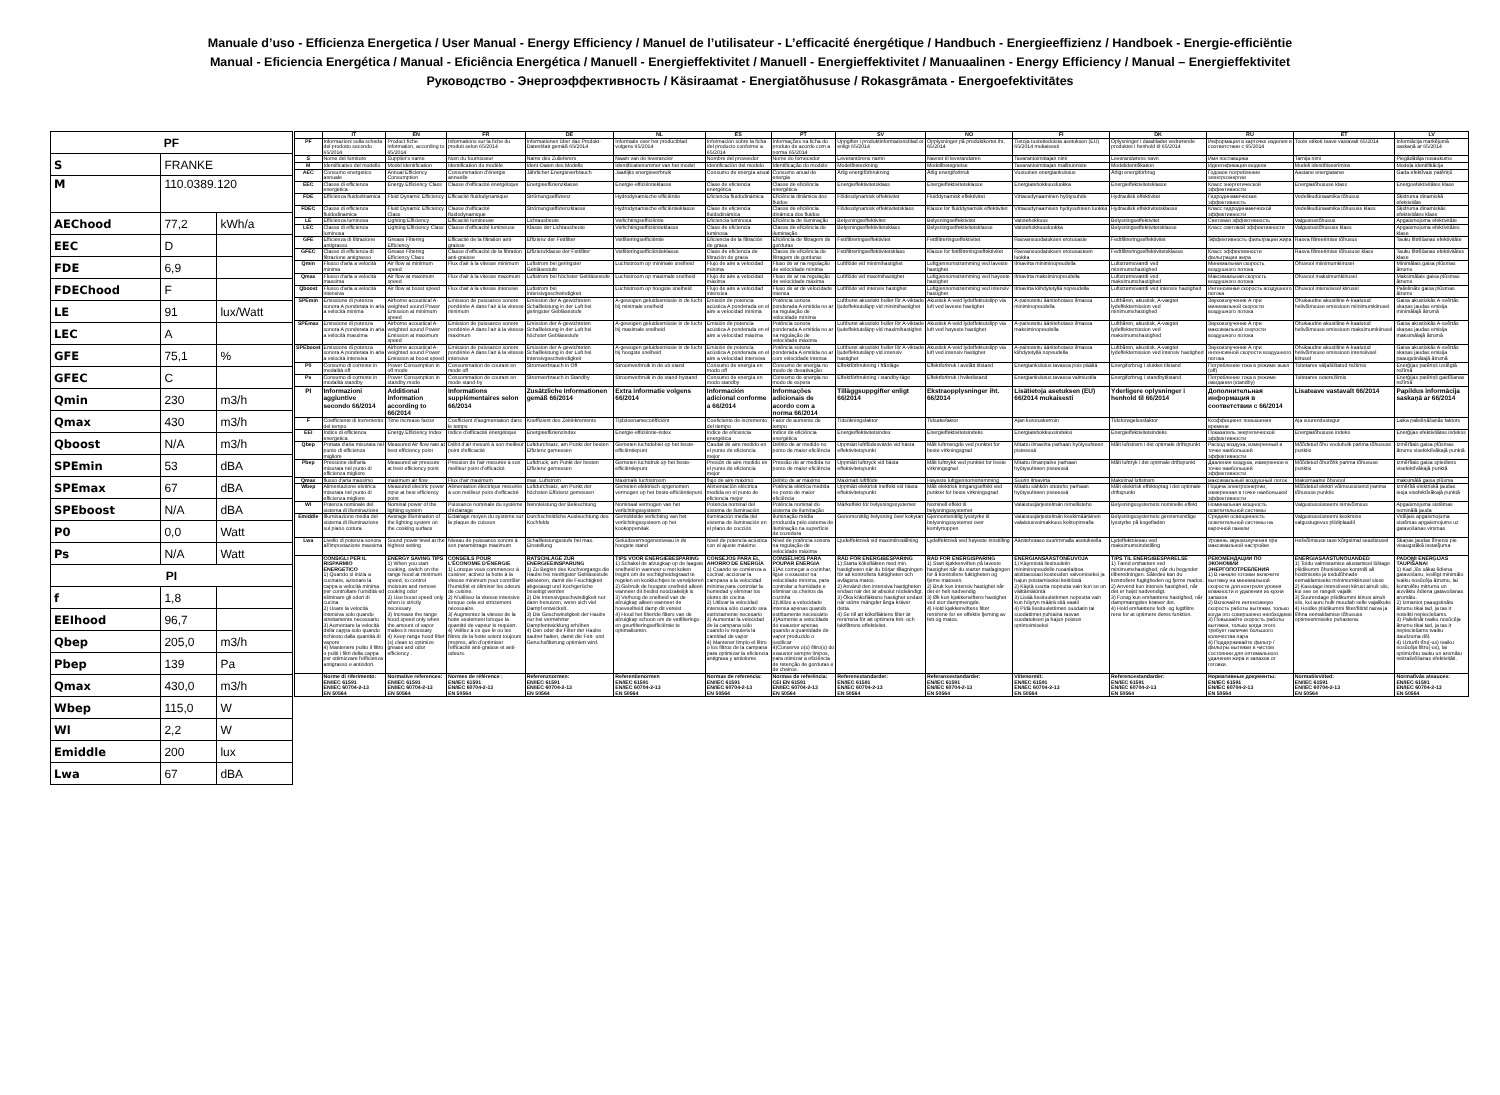Manuale d’uso - Efficienza Energetica / User Manual - Energy Efficiency / Manuel de l’utilisateur - L’efficacité énergétique / Handbuch - Energieeffizienz / Handboek - Energie-efficiëntie
Manual - Eficiencia Energética / Manual - Eficiência Energética / Manuell - Energieffektivitet / Manuell - Energieffektivitet / Manuaalinen - Energy Efficiency / Manual – Energieffektivitet
Руководство - Энергоэффективность / Käsiraamat - Energiatõhususe / Rokasgrāmata - Energoefektivitātes
| PF | | |
| --- | --- | --- |
| S | FRANKE | |
| M | 110.0389.120 | |
| AEChood | 77,2 | kWh/a |
| EEC | D | |
| FDE | 6,9 | |
| FDEChood | F | |
| LE | 91 | lux/Watt |
| LEC | A | |
| GFE | 75,1 | % |
| GFEC | C | |
| Qmin | 230 | m3/h |
| Qmax | 430 | m3/h |
| Qboost | N/A | m3/h |
| SPEmin | 53 | dBA |
| SPEmax | 67 | dBA |
| SPEboost | N/A | dBA |
| P0 | 0,0 | Watt |
| Ps | N/A | Watt |
| PI | | |
| f | 1,8 | |
| EEIhood | 96,7 | |
| Qbep | 205,0 | m3/h |
| Pbep | 139 | Pa |
| Qmax | 430,0 | m3/h |
| Wbep | 115,0 | W |
| Wl | 2,2 | W |
| Emiddle | 200 | lux |
| Lwa | 67 | dBA |
| | IT | EN | FR | DE | NL | ES | PT | SV | NO | FI | DK | RU | ET | LV |
| --- | --- | --- | --- | --- | --- | --- | --- | --- | --- | --- | --- | --- | --- | --- |
| PF | Informazioni sulla scheda del prodotto secondo 65/2014 | Product fiche information, according to 65/2014 | Informations sur la fiche du produit selon 65/2014 | Informationen über das Produkt-Datenblatt gemäß 65/2014 | Informatie over het productblad volgens 65/2014 | Información sobre la ficha del producto conforme a 65/2014 | Informações na ficha do produto de acordo com a norma 65/2014 | Uppgifter i produktinformationsblad et enligt 65/2014 | Opplysninger på produktkortet iht. 65/2014 | Tietoja tuotetiedoista asetuksen (EU) 65/2014 mukaisesti | Oplysninger i databladet vedrørende produktet i henhold til 65/2014 | Информация в карточке изделия в соответствии с 65/2014 | Toote etiketi teave vastavalt 65/2014 | Informācija markējumā saskaņā ar 65/2014 |
| S | Nome del fornitore | Supplier's name | Nom du fournisseur | Name des Zulieferers | Naam van de leverancier | Nombre del proveedor | Nome do fornecedor | Leverantörens namn | Navnet til leverandøren | Tavarantoimittajan nimi | Leverandørens navn | Имя поставщика | Tarnija nimi | Piegādātāja nosaukums |
| M | Identificativo del modello | Model identification | Identification du modèle | Ident-Daten des Modells | Identificatienummer van het model | Identificación del modelo | Identificação do modelo | Modellbeteckning | Modellbetegnelse | Tavarantoimittajan mallitunniste | Modelidentifikation | Идентификация модели | Mudeli identifitseerimine | Modeļa identifikācija |
| AEC | Consumo energetico annuale | Annual Efficiency Consumption | Consommation d'énergie annuelle | Jährlicher Energieverbrauch | Jaarlijks energieverbruik | Consumo de energía anual | Consumo anual de energia | Årlig energiförbrukning | Årlig energiforbruk | Vuotuinen energiankulutus | Årligt energiforbrug | Годовое потребление электроэнергии | Aastane energiatarve | Gada efektīvais patēriņš |
| EEC | Classe di efficienza energetica | Energy Efficiency Class | Classe d'efficacité énergétique | Energieeffizienzklasse | Energie-efficiëntieklasse | Clase de eficiencia energética | Classe de eficiência energética | Energieffektivitetsklass | Energieffektivitetsklasse | Energiatehokkuusluokka | Energieffektivitetsklasse | Класс энергетической эффективности | Energiatõhususe klass | Energoefektivitātes klase |
| FDE | Efficienza fluidodinamica | Fluid Dynamic Efficiency | Efficacité fluidodynamique | Strömungseffizienz | Hydrodynamische efficiëntie | Eficiencia fluidodinámica | Eficiência dinâmica dos fluidos | Flödesdynamisk effektivitet | Fluiddynamisk effektivitet | Virtausdynaaminen hyötysuhde | Hydraulisk effektivitet | Гидродинамическая эффективность | Vedelikudünaamika tõhusus | Šķidruma dinamiskā efektivitāte |
| FDEC | Classe di efficienza fluidodinamica | Fluid Dynamic Efficiency Class | Classe d'efficacité fluidodynamique | Strömungseffizienzklasse | Hydrodynamische efficiëntieklasse | Clase de eficiencia fluidodinámica | Classe de eficiência dinâmica dos fluidos | Flödesdynamisk effektivitetsklass | Klasse for fluiddynamisk effektivitet | Virtausdynaamisen hyötysuhteen luokka | Hydraulisk effektivitetsklasse | Класс гидродинамической эффективности | Vedelikudünaamika tõhususe klass | Šķidruma dinamiskās efektivitātes klase |
| LE | Efficienza luminosa | Lighting Efficiency | Efficacité lumineuse | Lichtausbeute | Verlichtingsefficiëntie | Eficiencia luminosa | Eficiência de iluminação | Belysningseffektivitet | Belysningseffektivitet | Valotehokkuus | Belysningseffektivitet | Световая эффективность | Valgustustõhusus | Apgaismojuma efektivitāte |
| LEC | Classe di efficienza luminosa | Lighting Efficiency Class | Classe d'efficacité lumineuse | Klasse der Lichtausbeute | Verlichtingsefficiëntieklasse | Clase de eficiencia luminosa | Classe de eficiência de iluminação | Belysningseffektivitetsklass | Belysningseffektivitetsklasse | Valotehokkuusluokka | Belysningseffektivitetsklasse | Класс световой эффективности | Valgustustõhususe klass | Apgaismojuma efektivitātes klase |
| GFE | Efficienza di filtrazione antigrasso | Grease Filtering Efficiency | Efficacité de la filtration anti-graisse | Effizienz der Fettfilter | Vetfilteringsefficiëntie | Eficiencia de la filtración de grasa | Eficiência de filtragem de gorduras | Fettfiltreringseffektivitet | Fettfiltreringseffektivitet | Rasvansuodatuksen erotusaste | Fedtfiltreringseffektivitet | Эффективность фильтрации жира | Rasva filtreerimise tõhusus | Tauku filtrēšanas efektivitāte |
| GFEC | Classe di efficienza di filtrazione antigrasso | Grease Filtering Efficiency Class | Classe d'efficacité de la filtration anti-graisse | Effizienzklasse der Fettfilter | Vetfilteringsefficiëntieklasse | Clase de eficiencia de filtración de grasa | Classe de eficiência de filtragem de gorduras | Fettfiltreringseffektivitetsklass | Klasse for fettfiltreringseffektivitet | Rasvansuodatuksen erotusasteen luokka | Fedtfiltreringseffektivitetsklasse | Класс эффективности фильтрации жира | Rasva filtreerimise tõhususe klass | Tauku filtrēšanas efektivitātes klase |
| Qmin | Flusso d'aria a velocità minima | Air flow at minimum speed | Flux d'air à la vitesse minimum | Luftstrom bei geringster Gebläsestufe | Luchtstroom op minimale snelheid | Flujo de aire a velocidad mínima | Fluxo de ar na regulação de velocidade mínima | Luftflöde vid minimihastighet | Luftgjennomstrømming ved laveste hastighet | Ilmavirta miniminopeudella | Luftstrømsværdi ved minimumshastighed | Минимальная скорость воздушного потока | Õhuvool miinimumkiirusel | Minimālais gaisa plūsmas ātrums |
| Qmax | Flusso d'aria a velocità massima | Air flow at maximum speed | Flux d'air à la vitesse maximum | Luftstrom bei höchster Gebläsestufe | Luchtstroom op maximale snelheid | Flujo de aire a velocidad máxima | Fluxo de ar na regulação de velocidade máxima | Luftflöde vid maximihastighet | Luftgjennomstrømming ved høyeste hastighet | Ilmavirta maksiminopeudella | Luftstrømsværdi ved maksimumshastighed | Максимальная скорость воздушного потока | Õhuvool maksimumkiirusel | Maksimālais gaisa plūsmas ātrums |
| Qboost | Flusso d'aria a velocità intensiva | Air flow at boost speed | Flux d'air à la vitesse intensive | Luftstrom bei Intensivgeschwindigkeit | Luchtstroom op hoogste snelheid | Flujo de aire a velocidad intensiva | Fluxo de ar de velocidade intensa | Luftflöde vid intensiv hastighet | Luftgjennomstrømming ved intensiv hastighet | Ilmavirta kiihdytetyllä nopeudella | Luftstrømsværdi ved intensiv hastighed | Интенсивная скорость воздушного потока | Õhuvool intensiivsel kiirusel | Palielināts gaisa plūsmas ātrums |
| SPEmin | Emissione di potenza sonora A ponderata in aria a velocità minima | Airborne acoustical A-weighted sound Power Emission at minimum speed | Emission de puissance sonore pondérée A dans l'air à la vitesse minimum | Emission der A-gewichteten Schallleistung in der Luft bei geringster Gebläsestufe | A-gewogen geluidsemissie in de lucht bij minimale snelheid | Emisión de potencia acústica A ponderada en el aire a velocidad mínima | Potência sonora ponderada A emitida no ar na regulação de velocidade mínima | Luftburet akustiskt buller för A-viktade ljudeffektutsläpp vid minimihastighet | Akustisk A-veid lydeffektutslipp via luft ved laveste hastighet | A-painotettu äänitehotaso ilmassa miniminopeudella | Luftbåren, akustisk, A-vægtet lydeffektemission ved minimumshastighed | Звукоизлучение А при минимальной скорости воздушного потока | Õhukaudne akustiline A-kaalutud helivõimsuse emissioon miinimumkiirusel | Gaisa akustiskās A-svērtās skaņas jaudas emisija minimālajā ātrumā |
| SPEmax | Emissione di potenza sonora A ponderata in aria a velocità massima | Airborne acoustical A-weighted sound Power Emission at maximum speed | Emission de puissance sonore pondérée A dans l'air à la vitesse maximum | Emission der A-gewichteten Schallleistung in der Luft bei höchster Gebläsestufe | A-gewogen geluidsemissie in de lucht bij maximale snelheid | Emisión de potencia acústica A ponderada en el aire a velocidad máxima | Potência sonora ponderada A emitida no ar na regulação de velocidade máxima | Luftburet akustiskt buller för A-viktade ljudeffektutsläpp vid maximihastighet | Akustisk A-veid lydeffektutslipp via luft ved høyeste hastighet | A-painotettu äänitehotaso ilmassa maksiminopeudella | Luftbåren, akustisk, A-vægtet lydeffektemission ved maksimumshastighed | Звукоизлучение А при максимальной скорости воздушного потока | Õhukaudne akustiline A-kaalutud helivõimsuse emissioon maksimumkiirusel | Gaisa akustiskās A-svērtās skaņas jaudas emisija maksimālajā ātrumā |
| SPEboost | Emissione di potenza sonora A ponderata in aria a velocità intensiva | Airborne acoustical A-weighted sound Power Emission at boost speed | Emission de puissance sonore pondérée A dans l'air à la vitesse intensive | Emission der A-gewichteten Schallleistung in der Luft bei Intensivgeschwindigkeit | A-gewogen geluidsemissie in de lucht bij hoogste snelheid | Emisión de potencia acústica A ponderada en el aire a velocidad intensiva | Potência sonora ponderada A emitida no ar com velocidade intensa | Luftburet akustiskt buller för A-viktade ljudeffektutsläpp vid intensiv hastighet | Akustisk A-veid lydeffektutslipp via luft ved intensiv hastighet | A-painotettu äänitehotaso ilmassa kiihdytetyllä nopeudella | Luftbåren, akustisk, A-vægtet lydeffektemission ved intensiv hastighed | Звукоизлучение А при интенсивной скорости воздушного потока | Õhukaudne akustiline A-kaalutud helivõimsuse emissioon intensiivsel kiirusel | Gaisa akustiskās A-svērtās skaņas jaudas emisija paaugstinātajā ātrumā |
| P0 | Consumo di corrente in modalità off | Power Consumption in off mode | Consommation de courant en mode off | Stromverbrauch in Off | Stroomverbruik in de uit-stand | Consumo de energía en modo off | Consumo de energia no modo de desativação | Effektförbrukning i frånläge | Effektforbruk i avslått tilstand | Energiankulutus tavassa pois päältä | Energiforbrug i slukket tilstand | Потребление тока в режиме выкл (off) | Toitetarve väljalülitatud režiimis | Enerģijas patēriņš izslēgtā režīmā |
| Ps | Consumo di corrente in modalità standby | Power Consumption in standby mode | Consommation de courant en mode stand-by | Stromverbrauch in Standby | Stroomverbruik in de stand-bystand | Consumo de energía en modo standby | Consumo de energia no modo de espera | Effektförbrukning i standby-läge | Effektforbruk i hviletilstand | Energiankulutus tavassa valmiustila | Energiforbrug i standbytilstand | Потребление тока в режиме ожидания (standby) | Toitetarve ooterežiimis | Enerģijas patēriņš gaidīšanas režīmā |
| PI | Informazioni aggiuntive secondo 66/2014 | Additional information according to 66/2014 | Informations supplémentaires selon 66/2014 | Zusätzliche Informationen gemäß 66/2014 | Extra informatie volgens 66/2014 | Información adicional conforme a 66/2014 | Informações adicionais de acordo com a norma 66/2014 | Tilläggsuppgifter enligt 66/2014 | Ekstraopplysninger iht. 66/2014 | Lisätietoja asetuksen (EU) 66/2014 mukaisesti | Yderligere oplysninger i henhold til 66/2014 | Дополнительная информация в соответствии с 66/2014 | Lisateave vastavalt 66/2014 | Papildus informācija saskaņā ar 66/2014 |
| F | Coefficiente di incremento del tempo | Time increase factor | Coefficient d'augmentation dans le temps | Koeffizient des Zeitinkrements | Tijdstoenamecoëfficiënt | Coeficiente de incremento del tiempo | Fator de aumento de tempo | Tidsökningsfaktor | Tidsøkefaktor | Ajan korotuskerroin | Tidsforøgelsesfaktor | Коэффициент повышения времени | Aja suurendustegur | Laika palielināšanās faktors |
| EEI | Indice di efficienza energetica | Energy Efficiency Index | Indice d'efficacité énergétique | Energieeffizienzindex | Energie-efficiëntie-index | Índice de eficiencia energética | Índice de eficiência energética | Energieffektivitetsindex | Energieffektivitetsindeks | Energiatehokkuusindeksi | Energieffektivitetsindeks | Показатель энергетической эффективности | Energiatõhususe indeks | Enerģijas efektivitātes indekss |
| Qbep | Portata d'aria misurata nel punto di efficienza migliore | Measured Air flow rate at best efficiency point | Débit d'air mesuré à son meilleur point d'efficacité | Luftdurchsatz, am Punkt der besten Effizienz gemessen | Gemeten luchtdebiet op het beste-efficiëntiepunt | Caudal de aire medido en el punto de eficiencia mejor | Débito de ar medido no ponto de maior eficiência | Uppmätt luftflödesvärde vid bästa effektivitetspunkt | Målt luftmengde ved punktet for beste virkningsgrad | Mitattu ilmavirta parhaan hyötysuhteen pisteessä | Målt luftstrøm i det optimale driftspunkt | Расход воздуха, измеренный в точке наибольшей эффективности | Mõõdetud õhu vooluhulk parima tõhususe punktis | Izmērītais gaisa plūsmas ātrums visefektīvākajā punktā |
| Pbep | Pressione dell'aria misurata nel punto di efficienza migliore | Measured air pressure at best efficiency point | Pression de l'air mesurée à son meilleur point d'efficacité | Luftdruck, am Punkt der besten Effizienz gemessen | Gemeten luchtdruk op het beste-efficiëntiepunt | Presión de aire medido en el punto de eficiencia mejor | Pressão de ar medida no ponto de maior eficiência | Uppmätt lufttryck vid bästa effektivitetspunkt | Målt lufttrykk ved punktet for beste virkningsgrad | Mitattu ilmanpaine parhaan hyötysuhteen pisteessä | Målt lufttryk i det optimale driftspunkt | Давление воздуха, измеренное в точке наибольшей эффективности | Mõõdetud õhurõhk parima tõhususe punktis | Izmērītais gaisa spiediens visefektīvākajā punktā |
| Qmax | flusso d'aria massimo | maximum air flow | Flux d'air maximum | max. Luftstrom | Maximale luchtstroom | flujo de aire máximo | Débito de ar máximo | Maximalt luftflöde | Høyeste luftgjennomstrømming | Suurin ilmavirta | Maksimal luftstrøm | максимальный воздушный поток | Maksimaalne õhuvool | maksimālā gaisa plūsma |
| Wbep | Alimentazione elettrica misurata nel punto di efficienza migliore | Measured electric power input at best efficiency point | Alimentation électrique mesurée à son meilleur point d'efficacité | Luftdurchsatz, am Punkt der höchsten Effizienz gemessen | Gemeten elektrisch opgenomen vermogen op het beste-efficiëntiepunt | Alimentación eléctrica medida en el punto de eficiencia mejor | Potência elétrica medida no ponto de maior eficiência | Uppmätt elektrisk ineffekt vid bästa effektivitetspunkt | Målt elektrisk inngangseffekt ved punktet for beste virkningsgrad | Mitattu sähkön ottoteho parhaan hyötysuhteen pisteessä | Målt elektrisk effektoptag i det optimale driftspunkt | Подача электроэнергии, измеренная в точке наибольшей эффективности | Mõõdetud elektri võimsussisend parima tõhususe punktis | Izmērītā elektriskā jaudas ieeja visefektīvākajā punktā |
| Wl | Potenza nominale del sistema di illuminazione | Nominal power of the lighting system | Puissance nominale du système d'éclairage | Nennleistung der Beleuchtung | Nominaal vermogen van het verlichtingssysteem | Potencia nominal del sistema de iluminación | Potência nominal do sistema de iluminação | Märkeffekt för belysningssystemet | Nominell effekt til belysningssystemet | Valaistusjärjestelmän nimellisteho | Belysningssystemets nominelle effekt | Номинальная мощность осветительной системы | Valgustussüsteemi nimivõimsus | Apgaismojuma sistēmas nominālā jauda |
| Emiddle | Illuminazione media del sistema di illuminazione sul piano cottura | Average illumination of the lighting system on the cooking surface | Éclairage moyen du système sur la plaque de cuisson | Durchschnittliche Ausleuchtung des Kochfelds | Gemiddelde verlichting van het verlichtingssysteem op het kookoppervlak | Iluminación media del sistema de iluminación en el plano de cocción | Iluminação média produzida pelo sistema de iluminação na superfície de cozedura | Genomsnittlig belysning över kokytan | Gjennomsnittlig lysstyrke til belysningssystemet over komfyrtoppen | Valaistusjärjestelmän keskimääräinen valaistusvoimakkuus keittopinnalla | Belysningssystemets gennemsnitlige lysstyrke på kogefladen | Средняя освещенность осветительной системы на варочной панели | Valgustussüsteemi keskmine valgustugevus pliidiplaadil | Vidējais apgaismojuma sistēmas apgaismojums uz gatavošanas virsmas |
| Lwa | Livello di potenza sonora all'impostazione massima | Sound power level at the highest setting | Niveau de puissance sonore à son paramétrage maximum | Schallleistungsstufe bei max. Einstellung | Geluidsvermogensniveau in de hoogste stand | Nivel de potencia acústica con el ajuste máximo | Nível de potência sonora na regulação de velocidade máxima | Ljudeffektnivå vid maximiinställning | Lydeffektnivå ved høyeste innstilling | Äänitehotaso suurimmalla asetuksella | Lydeffektniveau ved maksimumsindstilling | Уровень звукоизлучения при максимальной настройке | Helivõimsuse tase kõrgeimal seadistusel | Skaņas jaudas līmenis pie visaugstākā iestatījuma |
| | CONSIGLI PER IL RISPARMIO ENERGETICO 1) Quando si inizia a cucinare, azionare la cappa a velocità minima per controllare l'umidità ed eliminare gli odori di cucina 2) Usare la velocità intensiva solo quando strettamente necessario 3) Aumentare la velocità della cappa solo quando richiesto dalla quantità di vapore 4) Mantenere pulito il filtro o puliti i filtri della cappa per ottimizzare l'efficienza antigrasso e antiodori. | ENERGY SAVING TIPS 1) When you start cooking, switch on the range hood at minimum speed, to control moisture and remove cooking odor 2) Use boost speed only when is strictly necessary 3) Increase the range hood speed only when the amount of vapor makes it necessary 4) Keep range hood filter (s) clean to optimize grease and odor efficiency . | CONSEILS POUR L'ÉCONOMIE D'ÉNERGIE 1) Lorsque vous commencez à cuisiner, activez la hotte à la vitesse minimum pour contrôler l'humidité et éliminer les odeurs de cuisine. 2) N'utilisez la vitesse intensive lorsque cela est strictement nécessaire. 3) Augmentez la vitesse de la hotte seulement lorsque la quantité de vapeur le requiert. 4) Veillez à ce que le ou les filtres de la hotte soient toujours propres, afin d'optimiser l'efficacité anti-graisse et anti-odeurs. | RATSCHLÄGE ZUR ENERGIEEINSPARUNG 1) Zu Beginn des Kochvorgangs die Haube bei niedrigster Gebläsestufe aktivieren, damit die Feuchtigkeit abgesaugt und Kochgerüche beseitigt werden 2) Die Intensivgeschwindigkeit nur dann benutzen, wenn sich viel Dampf entwickelt. 3) Die Geschwindigkeit der Haube nur bei vermehrter Dampfentwicklung erhöhen 4) Den oder die Filter der Haube sauber halten, damit die Fett- und Geruchsfilterung optimiert wird. | TIPS VOOR ENERGIEBESPARING 1) Schakel de afzuigkap op de laagste snelheid in wanneer u met koken begint om de vochtigheidsgraad te regelen en kookluchtjes te verwijderen 2) Gebruik de hoogste snelheid alleen wanneer dit beslist noodzakelijk is 3) Verhoog de snelheid van de afzuigkap alleen wanneer de hoeveelheid damp dit vereist 4) Houd het filter/de filters van de afzuigkap schoon om de vetfilterings- en geurfilteringsefficiëntie te optimaliseren. | CONSEJOS PARA EL AHORRO DE ENERGÍA 1) Cuando se comienza a cocinar, accionar la campana a la velocidad mínima para controlar la humedad y eliminar los olores de cocina 2) Utilizar la velocidad intensiva sólo cuando sea estrictamente necesario 3) Aumentar la velocidad de la campana sólo cuando lo requiera la cantidad de vapor 4) Mantener limpio el filtro o los filtros de la campana para optimizar la eficiencia antigrasa y antiolores | CONSELHOS PARA POUPAR ENERGIA 1)Ao começar a cozinhar, ligue o exaustor na velocidade mínima, para controlar a humidade e eliminar os cheiros da cozinha 2)Utilize a velocidade intensa apenas quando estritamente necessário 3)Aumente a velocidade do exaustor apenas quando a quantidade de vapor produzido o justificar 4)Conserve o(s) filtro(s) do exaustor sempre limpos, para otimizar a eficiência de retenção de gorduras e de cheiros. | RÅD FÖR ENERGIBESPARING 1) Starta köksfläkten med min. hastigheten när du börjar tillagningen för att kontrollera fuktigheten och avlägsna matos. 2) Använd den intensiva hastigheten endast när det är absolut nödvändigt. 3) Öka köksfläktens hastighet endast när större mängder ånga kräver detta. 4) Se till att köksfläktens filter är rent/rena för att optimera fett- och luktfiltrens effektivitet. | RÅD FOR ENERGISPARING 1) Start kjøkkenviften på laveste hastighet når du starter matlagingen for å kontrollere fuktigheten og fjerne matosen. 2) Bruk kun intensiv hastighet når det er helt nødvendig 3) Øk kun kjøkkenviftens hastighet ved stor dampmengde. 4) Hold kjøkkenviftens filter rent/rene for en effektiv fjerning av fett og matos. | ENERGIANSÄÄSTÖNEUVOJA 1) Käynnistä liesituuletin miniminopeudelle ruoanlaittoa aloittaessasi kosteuden valvomiseksi ja hajun poistamiseksi keittiöstä 2) Käytä suurta nopeutta vain kun se on välttämätöntä 3) Lisää liesituulettimen nopeutta vain kun höyryn määrä sitä vaatii 4) Pidä liesituulettimen suodatin tai suodattimet puhtaina rasvan suodatuksen ja hajun poiston optimoimiseksi | TIPS TIL ENERGIBESPARELSE 1) Tænd emhætten ved minimumshastighed, når du begynder tilberedningen. Således kan du kontrollere fugtigheden og fjerne mados. 2) Anvend kun intensiv hastighed, når det er højst nødvendigt. 3) Forøg kun emhættens hastighed, når dampmængden kræver det. 4) Hold emhættens fedt- og lugtfiltre rene for at optimere deres funktion. | РЕКОМЕНДАЦИИ ПО ЭКОНОМИИ ЭНЕРГОПОТРЕБЛЕНИЯ 1) В начале готовки включите вытяжку на минимальной скорости для контроля уровня влажности и удаления из кухни запахов 2) Включайте интенсивную скорость работы вытяжки, только когда это совершенно необходимо 3) Повышайте скорость работы вытяжки, только когда этого требует наличие большого количества пара 4) Поддерживайте фильтр / фильтры вытяжки в чистом состоянии для оптимального удаления жира и запахов от готовки. | ENERGIASÄÄSTUNÕUANDED 1) Toidu valmistamise alustamisel lülitage pliidikumm õhuniiskuse kontrolli all hoidmiseks ja toidulõhnade eemaldamiseks miinimumkiirusel sisse 2) Kasutage intensiivset kiirust ainult siis, kui see on rangelt vajalik 3) Suurendage pliidikummi kiirust ainult siis, kui auru hulk muudab selle vajalikuks 4) Hoidke pliidikummi filter/filtrid rasva ja lõhna eemaldamise tõhususe optimeerimiseks puhastena. | PADOMI ENERĢIJAS TAUPĪŠANAI 1) Kad Jūs sākat ēdiena gatavošanu, ieslēgt minimālo tvaiku nosūcēja ātrumu, lai kontrolētu mitrumu un aizvāktu ēdiena gatavošanas aromātu. 2) Izmantot paaugstinātu ātrumu tikai tad, ja tas ir noteikti nepieciešams. 3) Palielināt tvaiku nosūcēja ātrumu tikai tad, ja tas ir nepieciešams tvaiku daudzuma dēļ. 4) Uzturēt tīru(-us) tvaiku nosūcēja filtru(-us), lai optimizētu tauku un aromātu neitralizēšanas efektivitāti. |
| | Norme di riferimento: EN/IEC 61591 EN/IEC 60704-2-13 EN 50564 | Normative references: EN/IEC 61591 EN/IEC 60704-2-13 EN 50564 | Normes de référence : EN/IEC 61591 EN/IEC 60704-2-13 EN 50564 | Referenznormen: EN/IEC 61591 EN/IEC 60704-2-13 EN 50564 | Referentienormen EN/IEC 61591 EN/IEC 60704-2-13 EN 50564 | Normas de referencia: EN/IEC 61591 EN/IEC 60704-2-13 EN 50564 | Normas de referência: CEI EN 61591 EN/IEC 60704-2-13 EN 50564 | Referensstandarder: EN/IEC 61591 EN/IEC 60704-2-13 EN 50564 | Referansestandarder: EN/IEC 61591 EN/IEC 60704-2-13 EN 50564 | Viitenormit: EN/IEC 61591 EN/IEC 60704-2-13 EN 50564 | Referencestandarder: EN/IEC 61591 EN/IEC 60704-2-13 EN 50564 | Нормативные документы: EN/IEC 61591 EN/IEC 60704-2-13 EN 50564 | Normatiivviited: EN/IEC 61591 EN/IEC 60704-2-13 EN 50564 | Normatīvās atsauces: EN/IEC 61591 EN/IEC 60704-2-13 EN 50564 |